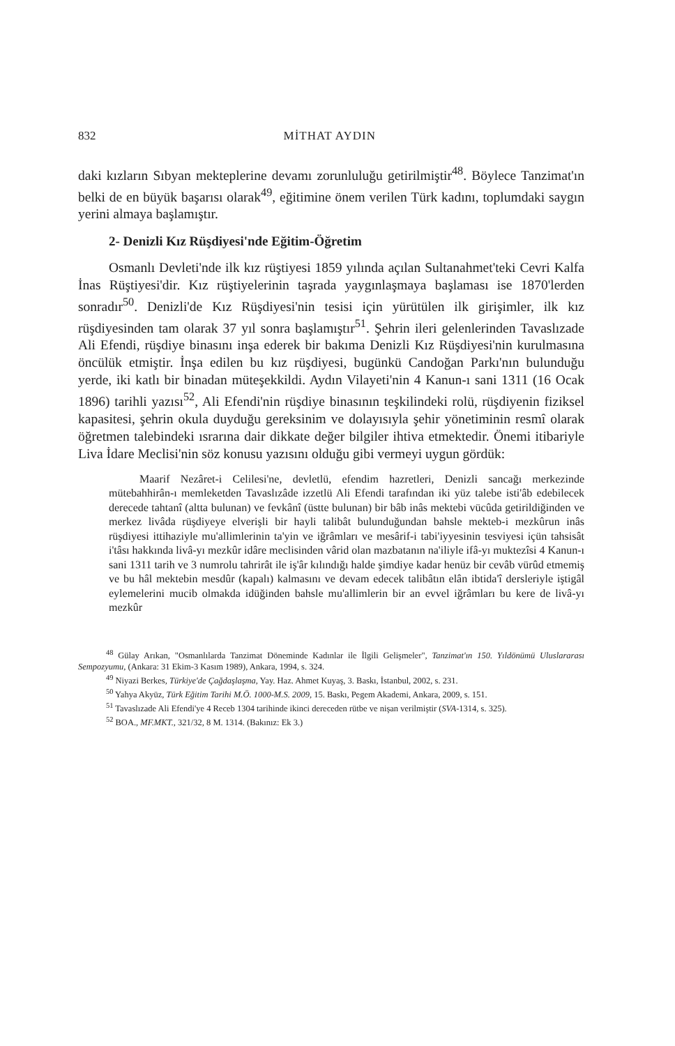832 MİTHAT AYDIN
daki kızların Sıbyan mekteplerine devamı zorunluluğu getirilmiştir<sup>48</sup>. Böylece Tanzimat'ın belki de en büyük başarısı olarak<sup>49</sup>, eğitimine önem verilen Türk kadını, toplumdaki saygın yerini almaya başlamıştır.
2- Denizli Kız Rüşdiyesi'nde Eğitim-Öğretim
Osmanlı Devleti'nde ilk kız rüştiyesi 1859 yılında açılan Sultanahmet'teki Cevri Kalfa İnas Rüştiyesi'dir. Kız rüştiyelerinin taşrada yaygınlaşmaya başlaması ise 1870'lerden sonradır<sup>50</sup>. Denizli'de Kız Rüşdiyesi'nin tesisi için yürütülen ilk girişimler, ilk kız rüşdiyesinden tam olarak 37 yıl sonra başlamıştır<sup>51</sup>. Şehrin ileri gelenlerinden Tavaslızade Ali Efendi, rüşdiye binasını inşa ederek bir bakıma Denizli Kız Rüşdiyesi'nin kurulmasına öncülük etmiştir. İnşa edilen bu kız rüşdiyesi, bugünkü Candoğan Parkı'nın bulunduğu yerde, iki katlı bir binadan müteşekkildi. Aydın Vilayeti'nin 4 Kanun-ı sani 1311 (16 Ocak 1896) tarihli yazısı<sup>52</sup>, Ali Efendi'nin rüşdiye binasının teşkilindeki rolü, rüşdiyenin fiziksel kapasitesi, şehrin okula duyduğu gereksinim ve dolayısıyla şehir yönetiminin resmî olarak öğretmen talebindeki ısrarına dair dikkate değer bilgiler ihtiva etmektedir. Önemi itibariyle Liva İdare Meclisi'nin söz konusu yazısını olduğu gibi vermeyi uygun gördük:
Maarif Nezâret-i Celilesi'ne, devletlü, efendim hazretleri, Denizli sancağı merkezinde mütebahhirân-ı memleketden Tavaslızâde izzetlü Ali Efendi tarafından iki yüz talebe isti'âb edebilecek derecede tahtanî (altta bulunan) ve fevkânî (üstte bulunan) bir bâb inâs mektebi vücûda getirildiğinden ve merkez livâda rüşdiyeye elverişli bir hayli talibât bulunduğundan bahsle mekteb-i mezkûrun inâs rüşdiyesi ittihaziyle mu'allimlerinin ta'yin ve iğrâmları ve mesârif-i tabi'iyyesinin tesviyesi içün tahsisât i'tâsı hakkında livâ-yı mezkûr idâre meclisinden vârid olan mazbatanın na'iliyle ifâ-yı muktezîsi 4 Kanun-ı sani 1311 tarih ve 3 numrolu tahrirât ile iş'âr kılındığı halde şimdiye kadar henüz bir cevâb vürûd etmemiş ve bu hâl mektebin mesdûr (kapalı) kalmasını ve devam edecek talibâtın elân ibtida'î dersleriyle iştigâl eylemelerini mucib olmakda idüğinden bahsle mu'allimlerin bir an evvel iğrâmları bu kere de livâ-yı mezkûr
<sup>48</sup> Gülay Arıkan, "Osmanlılarda Tanzimat Döneminde Kadınlar ile İlgili Gelişmeler", Tanzimat'ın 150. Yıldönümü Uluslararası Sempozyumu, (Ankara: 31 Ekim-3 Kasım 1989), Ankara, 1994, s. 324.
<sup>49</sup> Niyazi Berkes, Türkiye'de Çağdaşlaşma, Yay. Haz. Ahmet Kuyaş, 3. Baskı, İstanbul, 2002, s. 231.
<sup>50</sup> Yahya Akyüz, Türk Eğitim Tarihi M.Ö. 1000-M.S. 2009, 15. Baskı, Pegem Akademi, Ankara, 2009, s. 151.
<sup>51</sup> Tavaslızade Ali Efendi'ye 4 Receb 1304 tarihinde ikinci dereceden rütbe ve nişan verilmiştir (SVA-1314, s. 325).
<sup>52</sup> BOA., MF.MKT., 321/32, 8 M. 1314. (Bakınız: Ek 3.)